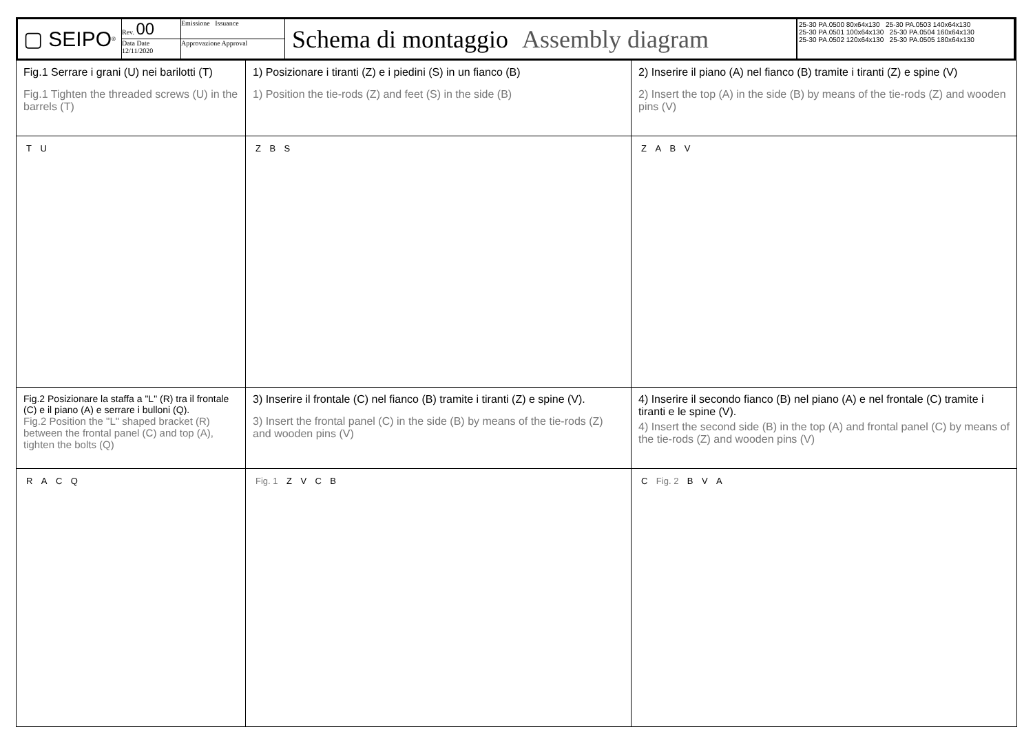▢ SEIPO<sup>®</sup>
Rev. 00
Data Date
12/11/2020
Emissione Issuance
Approvazione Approval
Schema di montaggio Assembly diagram
25-30 PA.0500 80x64x130 25-30 PA.0503 140x64x130
25-30 PA.0501 100x64x130 25-30 PA.0504 160x64x130
25-30 PA.0502 120x64x130 25-30 PA.0505 180x64x130
Fig.1 Serrare i grani (U) nei barilotti (T)
Fig.1 Tighten the threaded screws (U) in the barrels (T)
1) Posizionare i tiranti (Z) e i piedini (S) in un fianco (B)
1) Position the tie-rods (Z) and feet (S) in the side (B)
2) Inserire il piano (A) nel fianco (B) tramite i tiranti (Z) e spine (V)
2) Insert the top (A) in the side (B) by means of the tie-rods (Z) and wooden pins (V)
T U
Z B S
Z A B V
Fig.2 Posizionare la staffa a "L" (R) tra il frontale (C) e il piano (A) e serrare i bulloni (Q).
Fig.2 Position the "L" shaped bracket (R) between the frontal panel (C) and top (A), tighten the bolts (Q)
3) Inserire il frontale (C) nel fianco (B) tramite i tiranti (Z) e spine (V).
3) Insert the frontal panel (C) in the side (B) by means of the tie-rods (Z) and wooden pins (V)
4) Inserire il secondo fianco (B) nel piano (A) e nel frontale (C) tramite i tiranti e le spine (V).
4) Insert the second side (B) in the top (A) and frontal panel (C) by means of the tie-rods (Z) and wooden pins (V)
R A C Q
Fig. 1 Z V C B
C Fig. 2 B V A